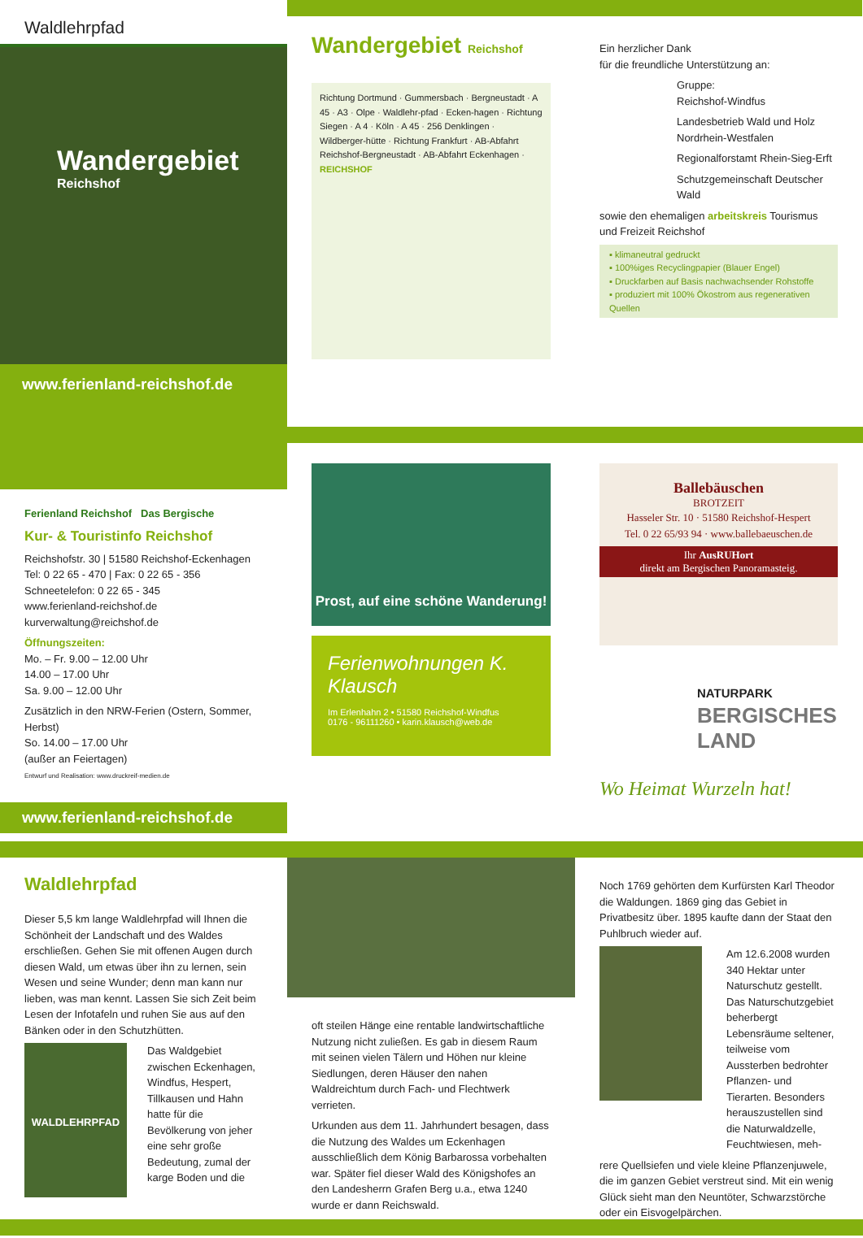Waldlehrpfad
Wandergebiet
Reichshof
www.ferienland-reichshof.de
Wandergebiet Reichshof
Richtung Dortmund · Gummersbach · Bergneustadt · A 45 · A3 · Olpe · Waldlehr-pfad · Ecken-hagen · Richtung Siegen · A 4 · Köln · A 45 · 256 Denklingen · Wildberger-hütte · Richtung Frankfurt · AB-Abfahrt Reichshof-Bergneustadt · AB-Abfahrt Eckenhagen · REICHSHOF
Ein herzlicher Dank
für die freundliche Unterstützung an:
Gruppe:
Reichshof-Windfus
Landesbetrieb Wald und Holz Nordrhein-Westfalen
Regionalforstamt Rhein-Sieg-Erft
Schutzgemeinschaft Deutscher Wald
sowie den ehemaligen arbeitskreis Tourismus und Freizeit Reichshof
▪ klimaneutral gedruckt
▪ 100%iges Recyclingpapier (Blauer Engel)
▪ Druckfarben auf Basis nachwachsender Rohstoffe
▪ produziert mit 100% Ökostrom aus regenerativen Quellen
Ferienland Reichshof Das Bergische
Kur- & Touristinfo Reichshof
Reichshofstr. 30 | 51580 Reichshof-Eckenhagen
Tel: 0 22 65 - 470 | Fax: 0 22 65 - 356
Schneetelefon: 0 22 65 - 345
www.ferienland-reichshof.de
kurverwaltung@reichshof.de
Öffnungszeiten:
Mo. – Fr. 9.00 – 12.00 Uhr
14.00 – 17.00 Uhr
Sa. 9.00 – 12.00 Uhr
Zusätzlich in den NRW-Ferien (Ostern, Sommer, Herbst)
So. 14.00 – 17.00 Uhr
(außer an Feiertagen)
Entwurf und Realisation: www.druckreif-medien.de
www.ferienland-reichshof.de
Prost, auf eine schöne Wanderung!
Ferienwohnungen K. Klausch
Im Erlenhahn 2 • 51580 Reichshof-Windfus
0176 - 96111260 • karin.klausch@web.de
Ballebäuschen
BROTZEIT
Hasseler Str. 10 · 51580 Reichshof-Hespert
Tel. 0 22 65/93 94 · www.ballebaeuschen.de
Ihr AusRUHort
direkt am Bergischen Panoramasteig.
NATURPARK
BERGISCHES LAND
Wo Heimat Wurzeln hat!
Waldlehrpfad
Dieser 5,5 km lange Waldlehrpfad will Ihnen die Schönheit der Landschaft und des Waldes erschließen. Gehen Sie mit offenen Augen durch diesen Wald, um etwas über ihn zu lernen, sein Wesen und seine Wunder; denn man kann nur lieben, was man kennt. Lassen Sie sich Zeit beim Lesen der Infotafeln und ruhen Sie aus auf den Bänken oder in den Schutzhütten.
WALDLEHRPFAD
Das Waldgebiet zwischen Eckenhagen, Windfus, Hespert, Tillkausen und Hahn hatte für die Bevölkerung von jeher eine sehr große Bedeutung, zumal der karge Boden und die
oft steilen Hänge eine rentable landwirtschaftliche Nutzung nicht zuließen. Es gab in diesem Raum mit seinen vielen Tälern und Höhen nur kleine Siedlungen, deren Häuser den nahen Waldreichtum durch Fach- und Flechtwerk verrieten.
Urkunden aus dem 11. Jahrhundert besagen, dass die Nutzung des Waldes um Eckenhagen ausschließlich dem König Barbarossa vorbehalten war. Später fiel dieser Wald des Königshofes an den Landesherrn Grafen Berg u.a., etwa 1240 wurde er dann Reichswald.
Noch 1769 gehörten dem Kurfürsten Karl Theodor die Waldungen. 1869 ging das Gebiet in Privatbesitz über. 1895 kaufte dann der Staat den Puhlbruch wieder auf.
Am 12.6.2008 wurden 340 Hektar unter Naturschutz gestellt. Das Naturschutzgebiet beherbergt Lebensräume seltener, teilweise vom Aussterben bedrohter Pflanzen- und Tierarten. Besonders herauszustellen sind die Naturwaldzelle, Feuchtwiesen, meh-
rere Quellsiefen und viele kleine Pflanzenjuwele, die im ganzen Gebiet verstreut sind. Mit ein wenig Glück sieht man den Neuntöter, Schwarzstörche oder ein Eisvogelpärchen.